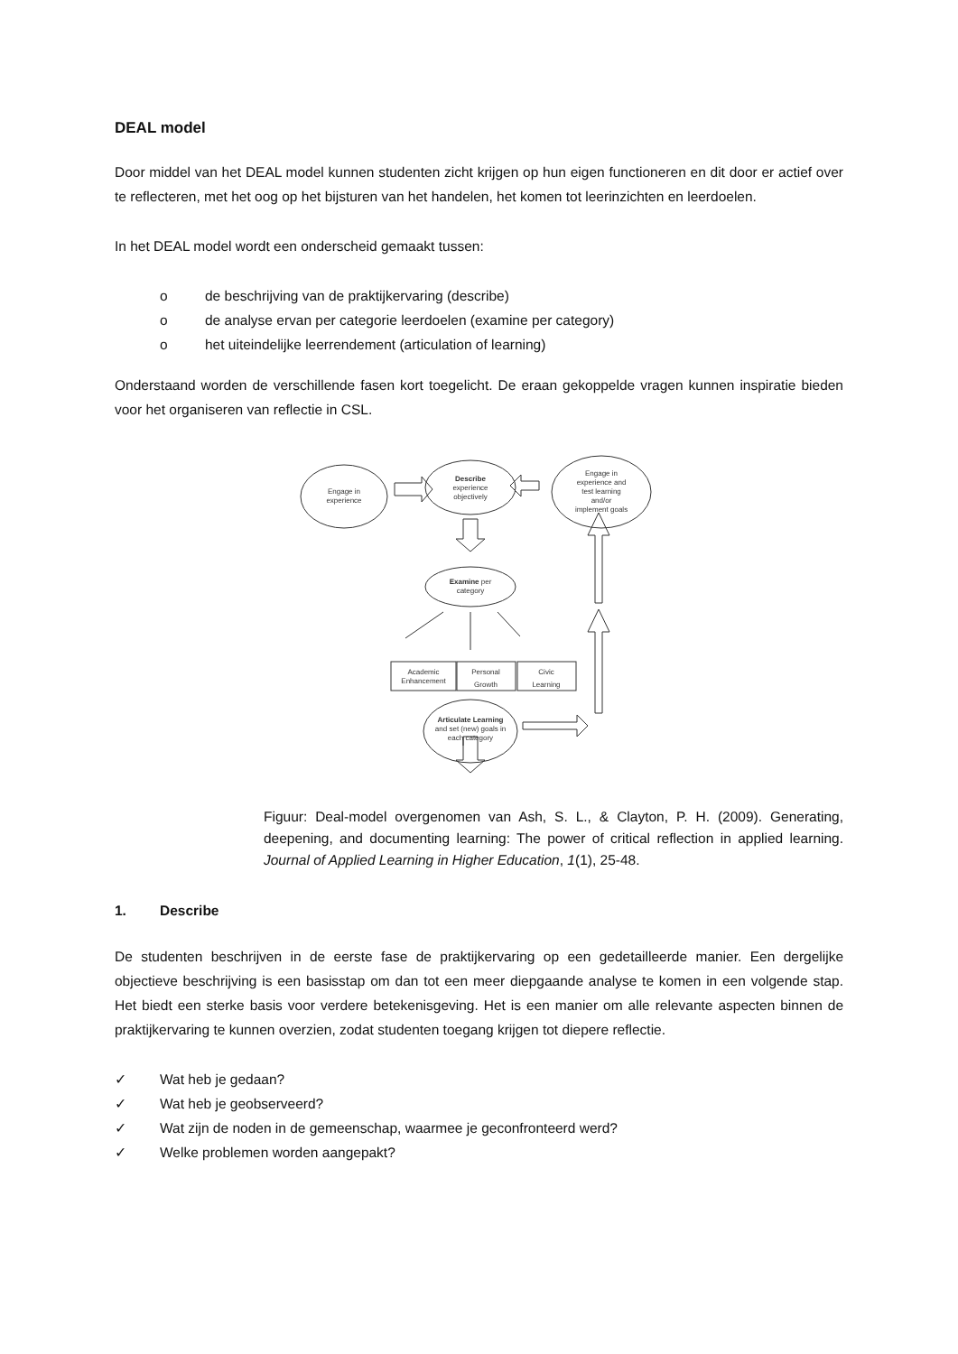DEAL model
Door middel van het DEAL model kunnen studenten zicht krijgen op hun eigen functioneren en dit door er actief over te reflecteren, met het oog op het bijsturen van het handelen, het komen tot leerinzichten en leerdoelen.
In het DEAL model wordt een onderscheid gemaakt tussen:
o de beschrijving van de praktijkervaring (describe)
o de analyse ervan per categorie leerdoelen (examine per category)
o het uiteindelijke leerrendement (articulation of learning)
Onderstaand worden de verschillende fasen kort toegelicht. De eraan gekoppelde vragen kunnen inspiratie bieden voor het organiseren van reflectie in CSL.
Engage in
experience
Describe
experience
objectively
Engage in
experience and
test learning
and/or
implement goals
Examine per
category
Academic
Enhancement
Personal
Growth
Civic
Learning
Articulate Learning
and set (new) goals in
each category
Figuur: Deal-model overgenomen van Ash, S. L., & Clayton, P. H. (2009). Generating, deepening, and documenting learning: The power of critical reflection in applied learning. Journal of Applied Learning in Higher Education, 1(1), 25-48.
1. Describe
De studenten beschrijven in de eerste fase de praktijkervaring op een gedetailleerde manier. Een dergelijke objectieve beschrijving is een basisstap om dan tot een meer diepgaande analyse te komen in een volgende stap. Het biedt een sterke basis voor verdere betekenisgeving. Het is een manier om alle relevante aspecten binnen de praktijkervaring te kunnen overzien, zodat studenten toegang krijgen tot diepere reflectie.
✓ Wat heb je gedaan?
✓ Wat heb je geobserveerd?
✓ Wat zijn de noden in de gemeenschap, waarmee je geconfronteerd werd?
✓ Welke problemen worden aangepakt?